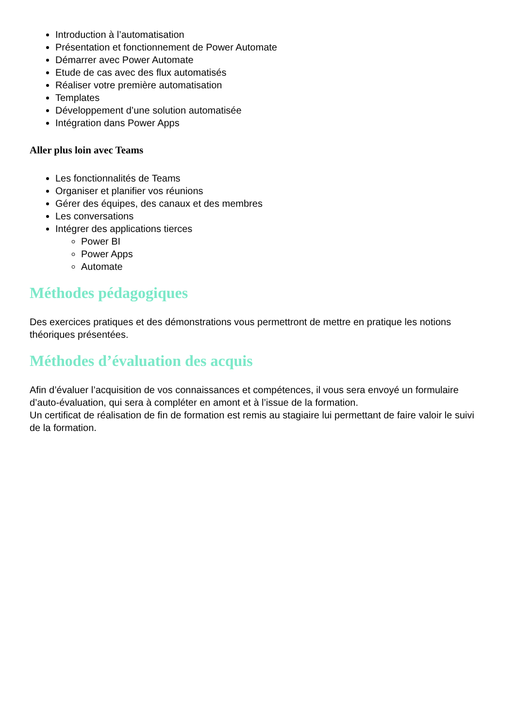Introduction à l’automatisation
Présentation et fonctionnement de Power Automate
Démarrer avec Power Automate
Etude de cas avec des flux automatisés
Réaliser votre première automatisation
Templates
Développement d’une solution automatisée
Intégration dans Power Apps
Aller plus loin avec Teams
Les fonctionnalités de Teams
Organiser et planifier vos réunions
Gérer des équipes, des canaux et des membres
Les conversations
Intégrer des applications tierces
Power BI
Power Apps
Automate
Méthodes pédagogiques
Des exercices pratiques et des démonstrations vous permettront de mettre en pratique les notions théoriques présentées.
Méthodes d’évaluation des acquis
Afin d’évaluer l’acquisition de vos connaissances et compétences, il vous sera envoyé un formulaire d’auto-évaluation, qui sera à compléter en amont et à l’issue de la formation.
Un certificat de réalisation de fin de formation est remis au stagiaire lui permettant de faire valoir le suivi de la formation.